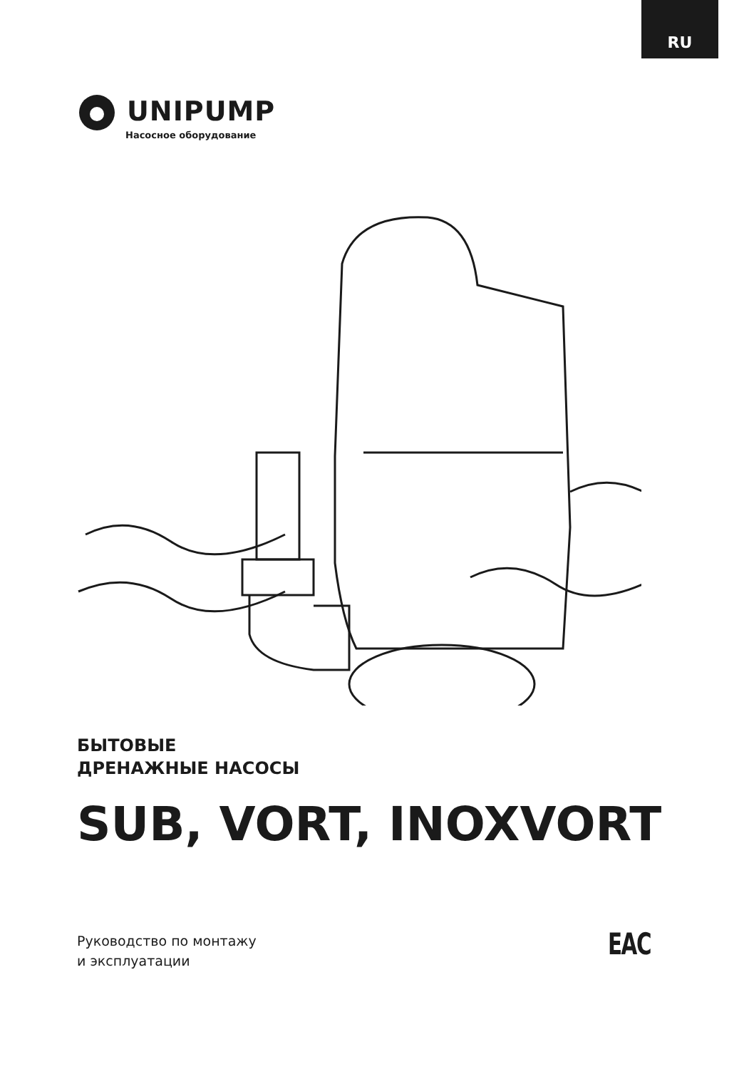RU
UNIPUMP
Насосное оборудование
БЫТОВЫЕ
ДРЕНАЖНЫЕ НАСОСЫ
SUB, VORT, INOXVORT
Руководство по монтажу
и эксплуатации
EAC